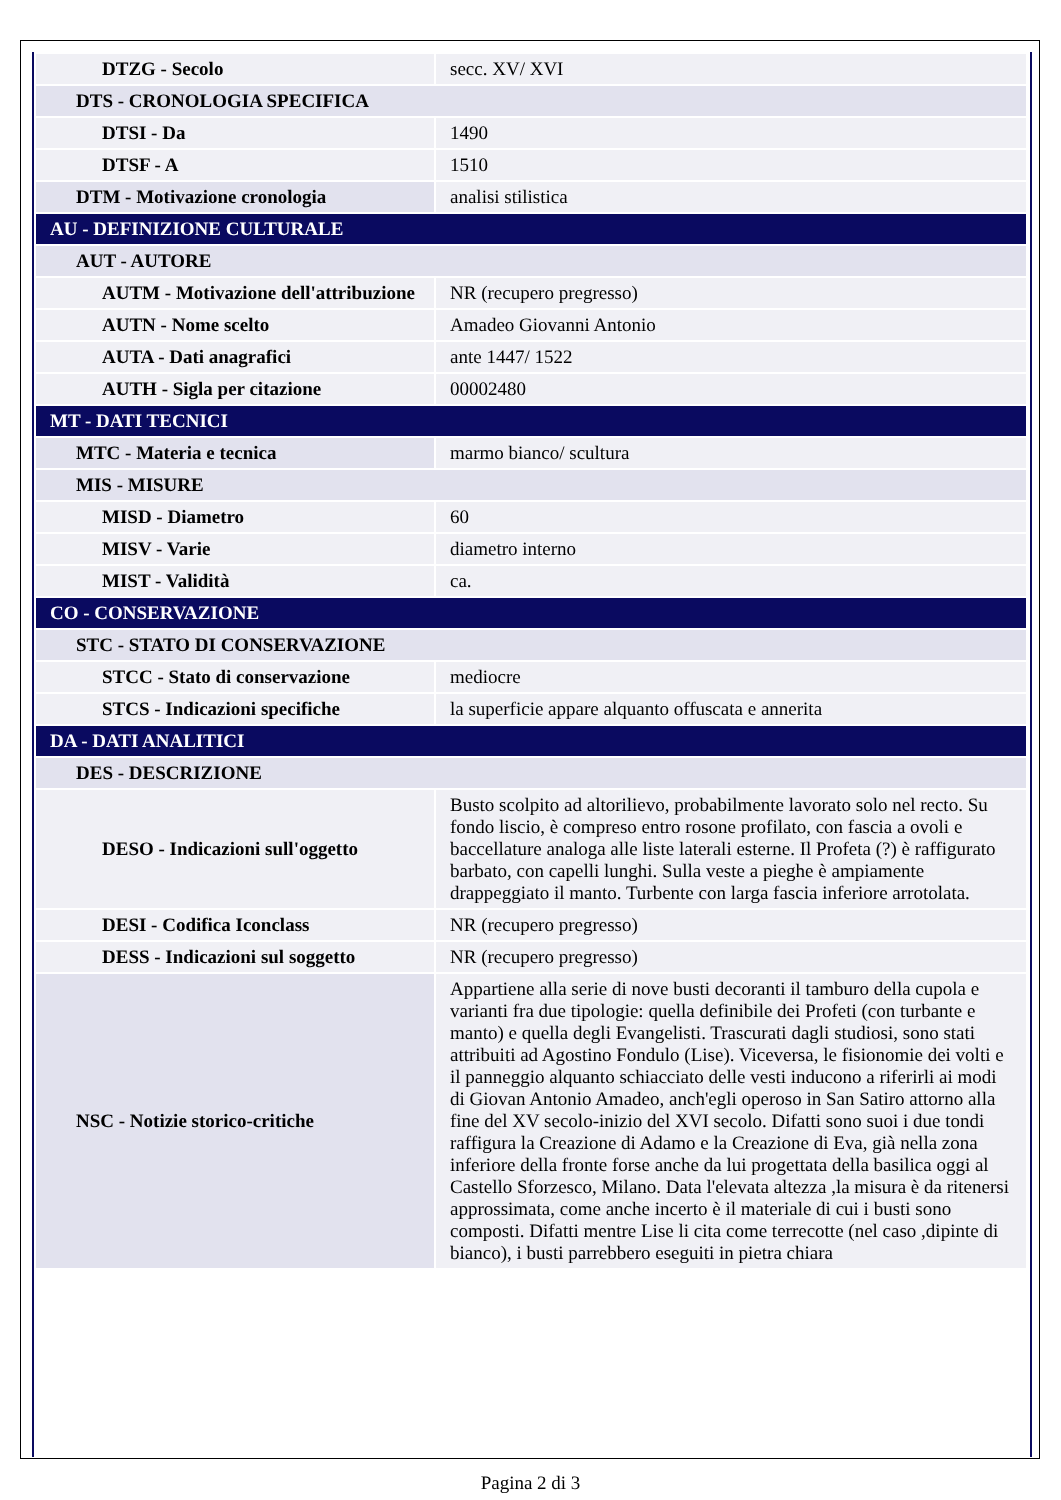| DTZG - Secolo | secc. XV/ XVI |
| DTS - CRONOLOGIA SPECIFICA | |
| DTSI - Da | 1490 |
| DTSF - A | 1510 |
| DTM - Motivazione cronologia | analisi stilistica |
| AU - DEFINIZIONE CULTURALE | |
| AUT - AUTORE | |
| AUTM - Motivazione dell'attribuzione | NR (recupero pregresso) |
| AUTN - Nome scelto | Amadeo Giovanni Antonio |
| AUTA - Dati anagrafici | ante 1447/ 1522 |
| AUTH - Sigla per citazione | 00002480 |
| MT - DATI TECNICI | |
| MTC - Materia e tecnica | marmo bianco/ scultura |
| MIS - MISURE | |
| MISD - Diametro | 60 |
| MISV - Varie | diametro interno |
| MIST - Validità | ca. |
| CO - CONSERVAZIONE | |
| STC - STATO DI CONSERVAZIONE | |
| STCC - Stato di conservazione | mediocre |
| STCS - Indicazioni specifiche | la superficie appare alquanto offuscata e annerita |
| DA - DATI ANALITICI | |
| DES - DESCRIZIONE | |
| DESO - Indicazioni sull'oggetto | Busto scolpito ad altorilievo, probabilmente lavorato solo nel recto. Su fondo liscio, è compreso entro rosone profilato, con fascia a ovoli e baccellature analoga alle liste laterali esterne. Il Profeta (?) è raffigurato barbato, con capelli lunghi. Sulla veste a pieghe è ampiamente drappeggiato il manto. Turbente con larga fascia inferiore arrotolata. |
| DESI - Codifica Iconclass | NR (recupero pregresso) |
| DESS - Indicazioni sul soggetto | NR (recupero pregresso) |
| NSC - Notizie storico-critiche | Appartiene alla serie di nove busti decoranti il tamburo della cupola e varianti fra due tipologie: quella definibile dei Profeti (con turbante e manto) e quella degli Evangelisti. Trascurati dagli studiosi, sono stati attribuiti ad Agostino Fondulo (Lise). Viceversa, le fisionomie dei volti e il panneggio alquanto schiacciato delle vesti inducono a riferirli ai modi di Giovan Antonio Amadeo, anch'egli operoso in San Satiro attorno alla fine del XV secolo-inizio del XVI secolo. Difatti sono suoi i due tondi raffigura la Creazione di Adamo e la Creazione di Eva, già nella zona inferiore della fronte forse anche da lui progettata della basilica oggi al Castello Sforzesco, Milano. Data l'elevata altezza ,la misura è da ritenersi approssimata, come anche incerto è il materiale di cui i busti sono composti. Difatti mentre Lise li cita come terrecotte (nel caso ,dipinte di bianco), i busti parrebbero eseguiti in pietra chiara |
Pagina 2 di 3